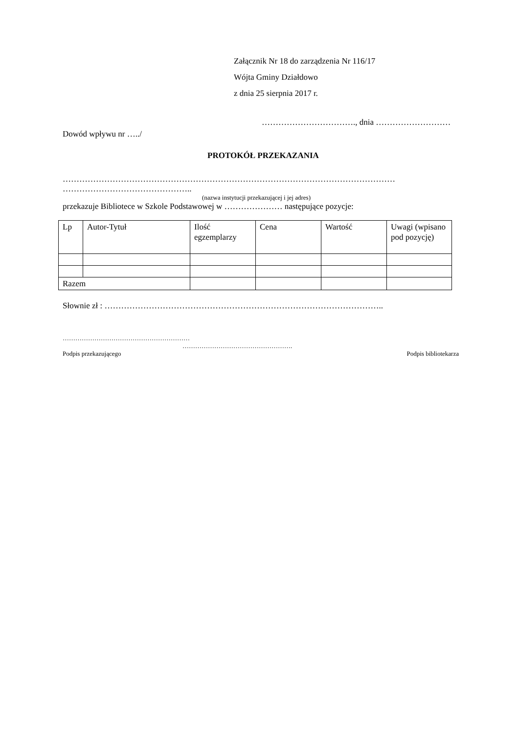Załącznik Nr 18 do zarządzenia Nr 116/17
Wójta Gminy Działdowo
z dnia 25 sierpnia 2017 r.
……………………………., dnia ………………………
Dowód wpływu nr …../
PROTOKÓŁ PRZEKAZANIA
…………………………………………………………………………………………………………
………………………………………..
(nazwa instytucji przekazującej i jej adres)
przekazuje Bibliotece w Szkole Podstawowej w ………………… następujące pozycje:
| Lp | Autor-Tytuł | Ilość egzemplarzy | Cena | Wartość | Uwagi (wpisano pod pozycję) |
| Razem | | | | | |
Słownie zł : ………………………………………………………………………………………..
……………………………………………………
…………………………………………….
Podpis przekazującego Podpis bibliotekarza